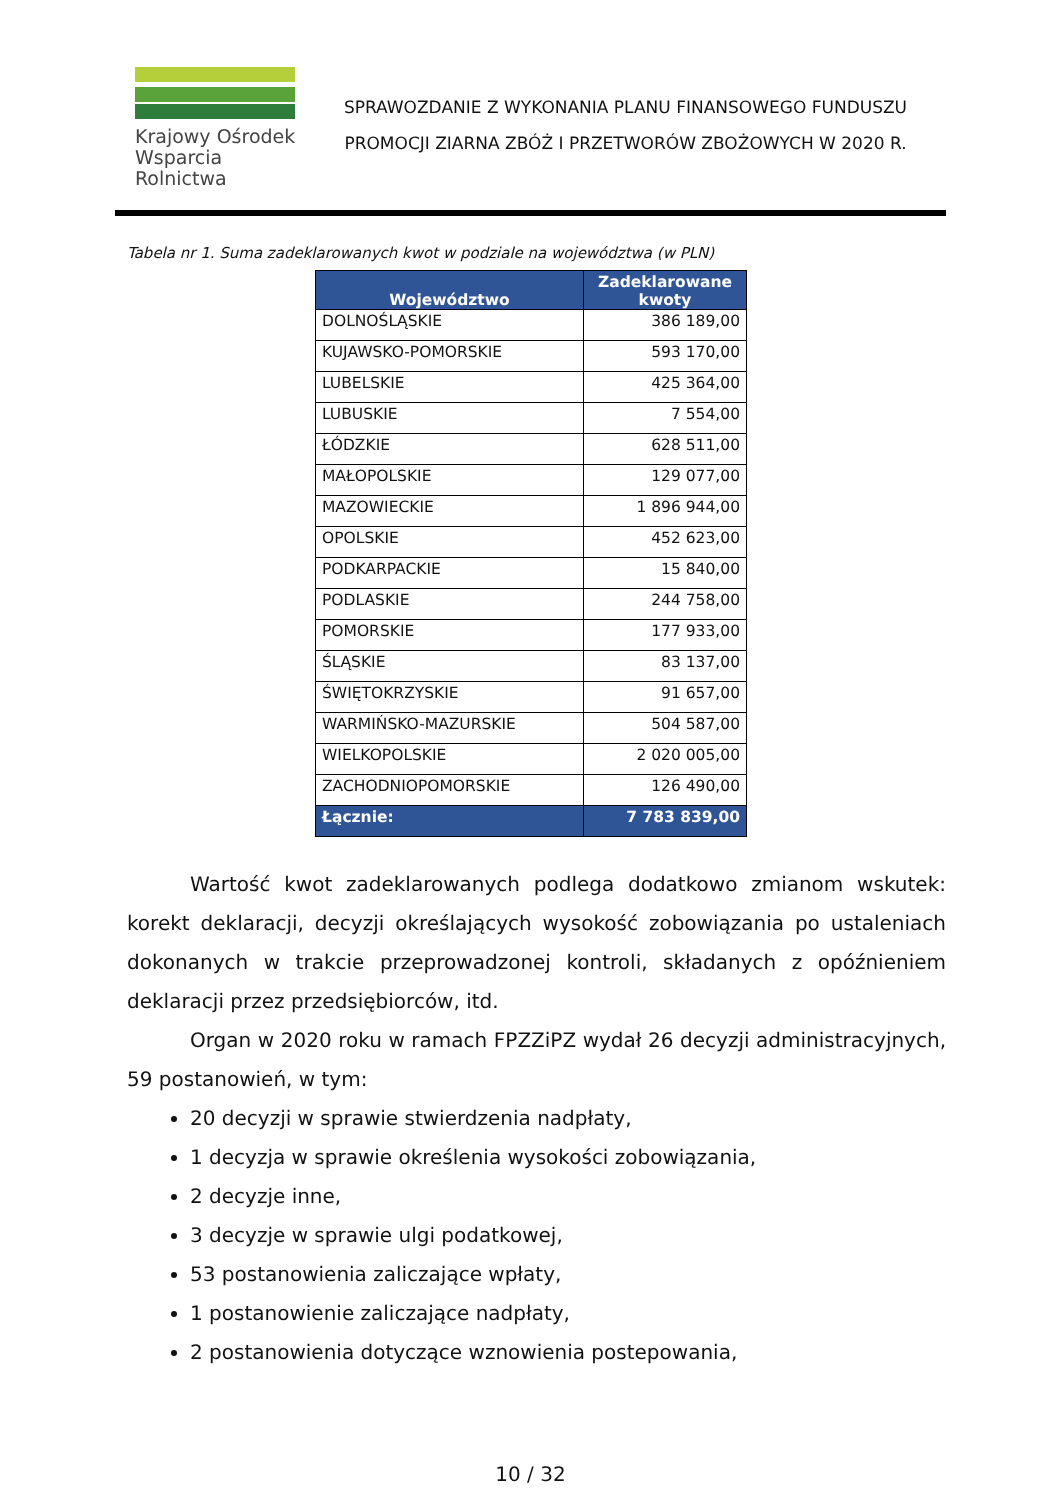Krajowy Ośrodek
Wsparcia Rolnictwa
SPRAWOZDANIE Z WYKONANIA PLANU FINANSOWEGO FUNDUSZU
PROMOCJI ZIARNA ZBÓŻ I PRZETWORÓW ZBOŻOWYCH W 2020 R.
Tabela nr 1. Suma zadeklarowanych kwot w podziale na województwa (w PLN)
| Województwo | Zadeklarowane kwoty |
| --- | --- |
| DOLNOŚLĄSKIE | 386 189,00 |
| KUJAWSKO-POMORSKIE | 593 170,00 |
| LUBELSKIE | 425 364,00 |
| LUBUSKIE | 7 554,00 |
| ŁÓDZKIE | 628 511,00 |
| MAŁOPOLSKIE | 129 077,00 |
| MAZOWIECKIE | 1 896 944,00 |
| OPOLSKIE | 452 623,00 |
| PODKARPACKIE | 15 840,00 |
| PODLASKIE | 244 758,00 |
| POMORSKIE | 177 933,00 |
| ŚLĄSKIE | 83 137,00 |
| ŚWIĘTOKRZYSKIE | 91 657,00 |
| WARMIŃSKO-MAZURSKIE | 504 587,00 |
| WIELKOPOLSKIE | 2 020 005,00 |
| ZACHODNIOPOMORSKIE | 126 490,00 |
| Łącznie: | 7 783 839,00 |
Wartość kwot zadeklarowanych podlega dodatkowo zmianom wskutek: korekt deklaracji, decyzji określających wysokość zobowiązania po ustaleniach dokonanych w trakcie przeprowadzonej kontroli, składanych z opóźnieniem deklaracji przez przedsiębiorców, itd.
Organ w 2020 roku w ramach FPZZiPZ wydał 26 decyzji administracyjnych, 59 postanowień, w tym:
20 decyzji w sprawie stwierdzenia nadpłaty,
1 decyzja w sprawie określenia wysokości zobowiązania,
2 decyzje inne,
3 decyzje w sprawie ulgi podatkowej,
53 postanowienia zaliczające wpłaty,
1 postanowienie zaliczające nadpłaty,
2 postanowienia dotyczące wznowienia postepowania,
10 / 32